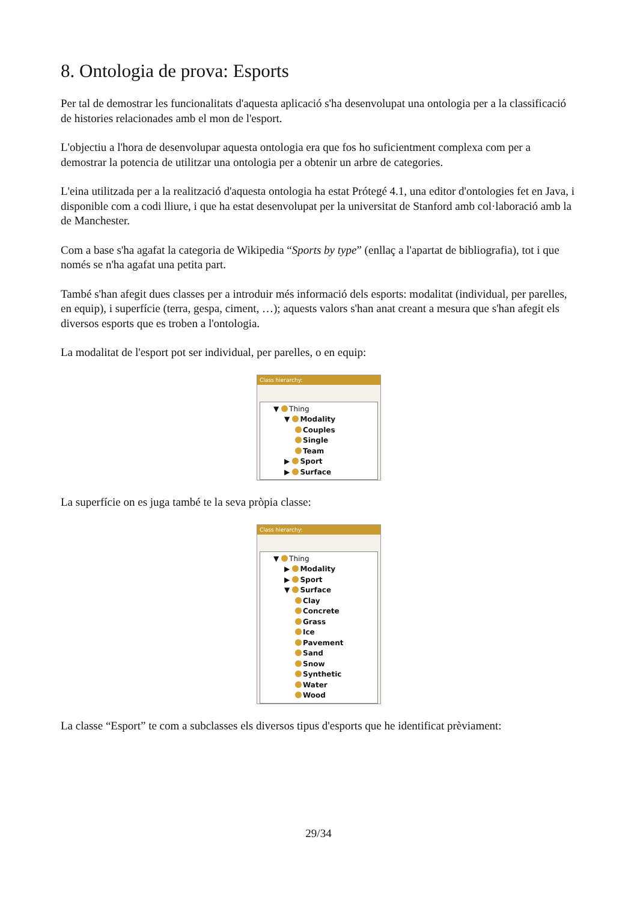8. Ontologia de prova: Esports
Per tal de demostrar les funcionalitats d'aquesta aplicació s'ha desenvolupat una ontologia per a la classificació de histories relacionades amb el mon de l'esport.
L'objectiu a l'hora de desenvolupar aquesta ontologia era que fos ho suficientment complexa com per a demostrar la potencia de utilitzar una ontologia per a obtenir un arbre de categories.
L'eina utilitzada per a la realització d'aquesta ontologia ha estat Prótegé 4.1, una editor d'ontologies fet en Java, i disponible com a codi lliure, i que ha estat desenvolupat per la universitat de Stanford amb col·laboració amb la de Manchester.
Com a base s'ha agafat la categoria de Wikipedia “Sports by type” (enllaç a l'apartat de bibliografia), tot i que només se n'ha agafat una petita part.
També s'han afegit dues classes per a introduir més informació dels esports: modalitat (individual, per parelles, en equip), i superfície (terra, gespa, ciment, …); aquests valors s'han anat creant a mesura que s'han afegit els diversos esports que es troben a l'ontologia.
La modalitat de l'esport pot ser individual, per parelles, o en equip:
Class hierarchy:
▼ Thing
▼ Modality
Couples
Single
Team
▶ Sport
▶ Surface
La superfície on es juga també te la seva pròpia classe:
Class hierarchy:
▼ Thing
▶ Modality
▶ Sport
▼ Surface
Clay
Concrete
Grass
Ice
Pavement
Sand
Snow
Synthetic
Water
Wood
La classe “Esport” te com a subclasses els diversos tipus d'esports que he identificat prèviament:
29/34